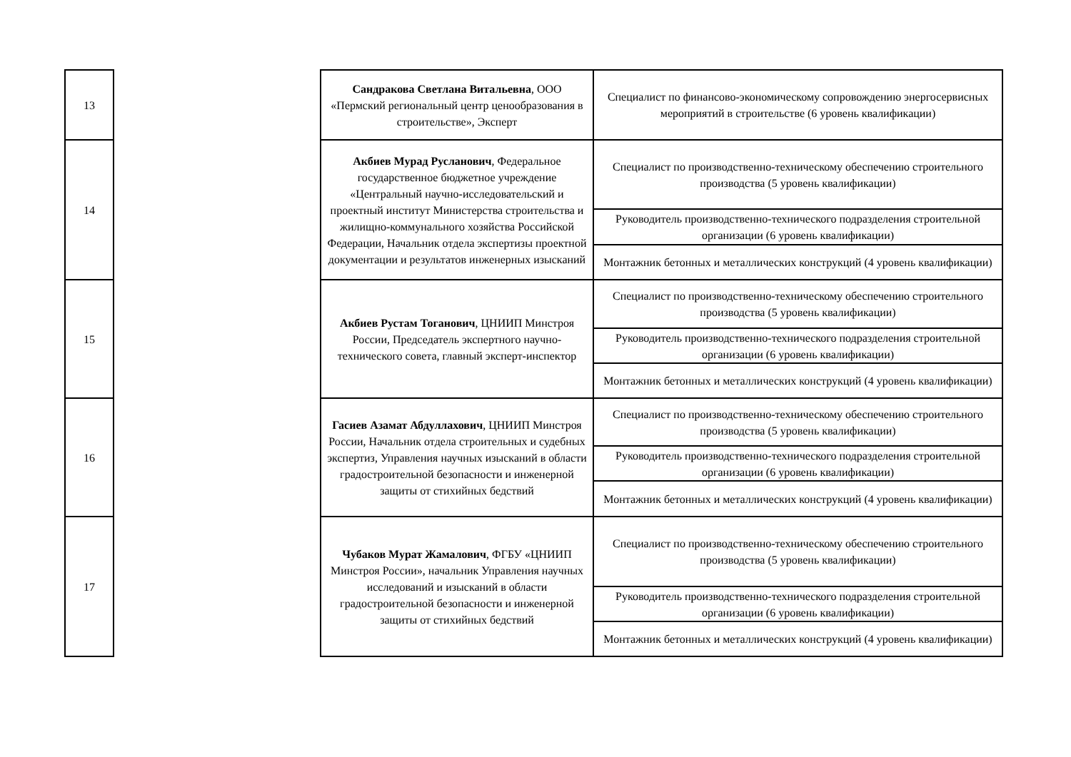| 13 | | Сандракова Светлана Витальевна , ООО «Пермский региональный центр ценообразования в строительстве», Эксперт | Специалист по финансово-экономическому сопровождению энергосервисных мероприятий в строительстве (6 уровень квалификации) |
| 14 | | Акбиев Мурад Русланович , Федеральное государственное бюджетное учреждение «Центральный научно-исследовательский и проектный институт Министерства строительства и жилищно-коммунального хозяйства Российской Федерации, Начальник отдела экспертизы проектной документации и результатов инженерных изысканий | Специалист по производственно-техническому обеспечению строительного производства (5 уровень квалификации) |
| | | | Руководитель производственно-технического подразделения строительной организации (6 уровень квалификации) |
| | | | Монтажник бетонных и металлических конструкций (4 уровень квалификации) |
| 15 | | Акбиев Рустам Тоганович , ЦНИИП Минстроя России, Председатель экспертного научно-технического совета, главный эксперт-инспектор | Специалист по производственно-техническому обеспечению строительного производства (5 уровень квалификации) |
| | | | Руководитель производственно-технического подразделения строительной организации (6 уровень квалификации) |
| | | | Монтажник бетонных и металлических конструкций (4 уровень квалификации) |
| 16 | | Гасиев Азамат Абдуллахович , ЦНИИП Минстроя России, Начальник отдела строительных и судебных экспертиз, Управления научных изысканий в области градостроительной безопасности и инженерной защиты от стихийных бедствий | Специалист по производственно-техническому обеспечению строительного производства (5 уровень квалификации) |
| | | | Руководитель производственно-технического подразделения строительной организации (6 уровень квалификации) |
| | | | Монтажник бетонных и металлических конструкций (4 уровень квалификации) |
| 17 | | Чубаков Мурат Жамалович , ФГБУ «ЦНИИП Минстроя России», начальник Управления научных исследований и изысканий в области градостроительной безопасности и инженерной защиты от стихийных бедствий | Специалист по производственно-техническому обеспечению строительного производства (5 уровень квалификации) |
| | | | Руководитель производственно-технического подразделения строительной организации (6 уровень квалификации) |
| | | | Монтажник бетонных и металлических конструкций (4 уровень квалификации) |